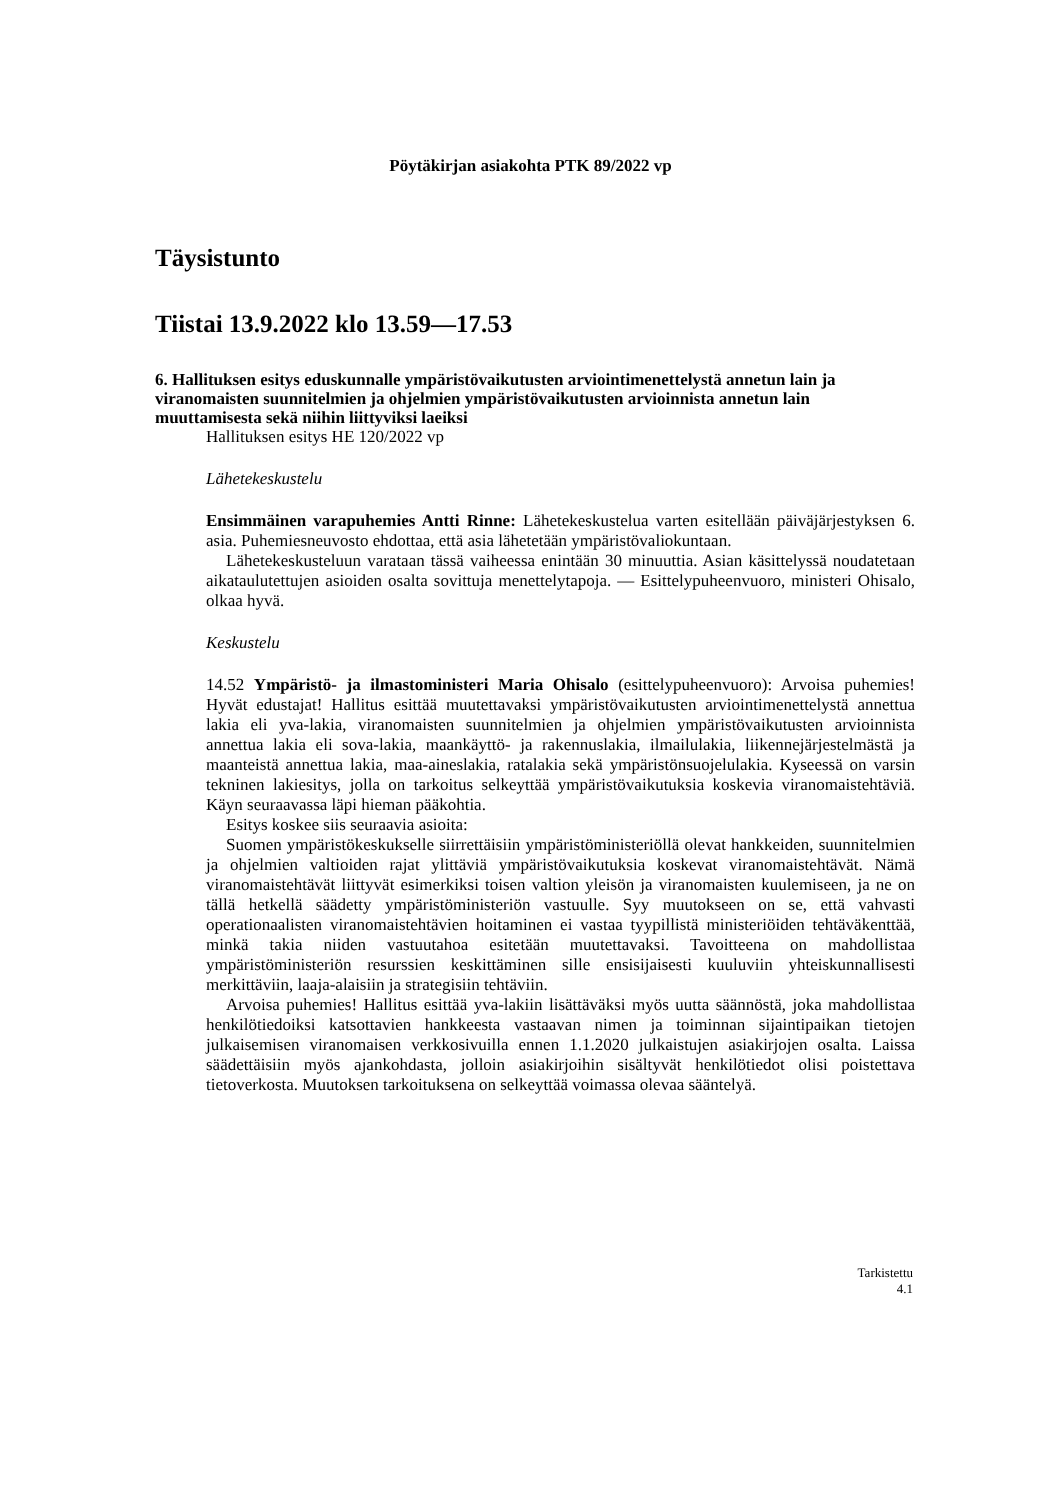Pöytäkirjan asiakohta PTK 89/2022 vp
Täysistunto
Tiistai 13.9.2022 klo 13.59—17.53
6. Hallituksen esitys eduskunnalle ympäristövaikutusten arviointimenettelystä annetun lain ja viranomaisten suunnitelmien ja ohjelmien ympäristövaikutusten arvioinnista annetun lain muuttamisesta sekä niihin liittyviksi laeiksi
Hallituksen esitys HE 120/2022 vp
Lähetekeskustelu
Ensimmäinen varapuhemies Antti Rinne: Lähetekeskustelua varten esitellään päiväjärjestyksen 6. asia. Puhemiesneuvosto ehdottaa, että asia lähetetään ympäristövaliokuntaan.
Lähetekeskusteluun varataan tässä vaiheessa enintään 30 minuuttia. Asian käsittelyssä noudatetaan aikataulutettujen asioiden osalta sovittuja menettelytapoja. — Esittelypuheenvuoro, ministeri Ohisalo, olkaa hyvä.
Keskustelu
14.52 Ympäristö- ja ilmastoministeri Maria Ohisalo (esittelypuheenvuoro): Arvoisa puhemies! Hyvät edustajat! Hallitus esittää muutettavaksi ympäristövaikutusten arviointimenettelystä annettua lakia eli yva-lakia, viranomaisten suunnitelmien ja ohjelmien ympäristövaikutusten arvioinnista annettua lakia eli sova-lakia, maankäyttö- ja rakennuslakia, ilmailulakia, liikennejärjestelmästä ja maanteistä annettua lakia, maa-aineslakia, ratalakia sekä ympäristönsuojelulakia. Kyseessä on varsin tekninen lakiesitys, jolla on tarkoitus selkeyttää ympäristövaikutuksia koskevia viranomaistehtäviä. Käyn seuraavassa läpi hieman pääkohtia.
Esitys koskee siis seuraavia asioita:
Suomen ympäristökeskukselle siirrettäisiin ympäristöministeriöllä olevat hankkeiden, suunnitelmien ja ohjelmien valtioiden rajat ylittäviä ympäristövaikutuksia koskevat viranomaistehtävät. Nämä viranomaistehtävät liittyvät esimerkiksi toisen valtion yleisön ja viranomaisten kuulemiseen, ja ne on tällä hetkellä säädetty ympäristöministeriön vastuulle. Syy muutokseen on se, että vahvasti operationaalisten viranomaistehtävien hoitaminen ei vastaa tyypillistä ministeriöiden tehtäväkenttää, minkä takia niiden vastuutahoa esitetään muutettavaksi. Tavoitteena on mahdollistaa ympäristöministeriön resurssien keskittäminen sille ensisijaisesti kuuluviin yhteiskunnallisesti merkittäviin, laaja-alaisiin ja strategisiin tehtäviin.
Arvoisa puhemies! Hallitus esittää yva-lakiin lisättäväksi myös uutta säännöstä, joka mahdollistaa henkilötiedoiksi katsottavien hankkeesta vastaavan nimen ja toiminnan sijaintipaikan tietojen julkaisemisen viranomaisen verkkosivuilla ennen 1.1.2020 julkaistujen asiakirjojen osalta. Laissa säädettäisiin myös ajankohdasta, jolloin asiakirjoihin sisältyvät henkilötiedot olisi poistettava tietoverkosta. Muutoksen tarkoituksena on selkeyttää voimassa olevaa sääntelyä.
Tarkistettu
4.1